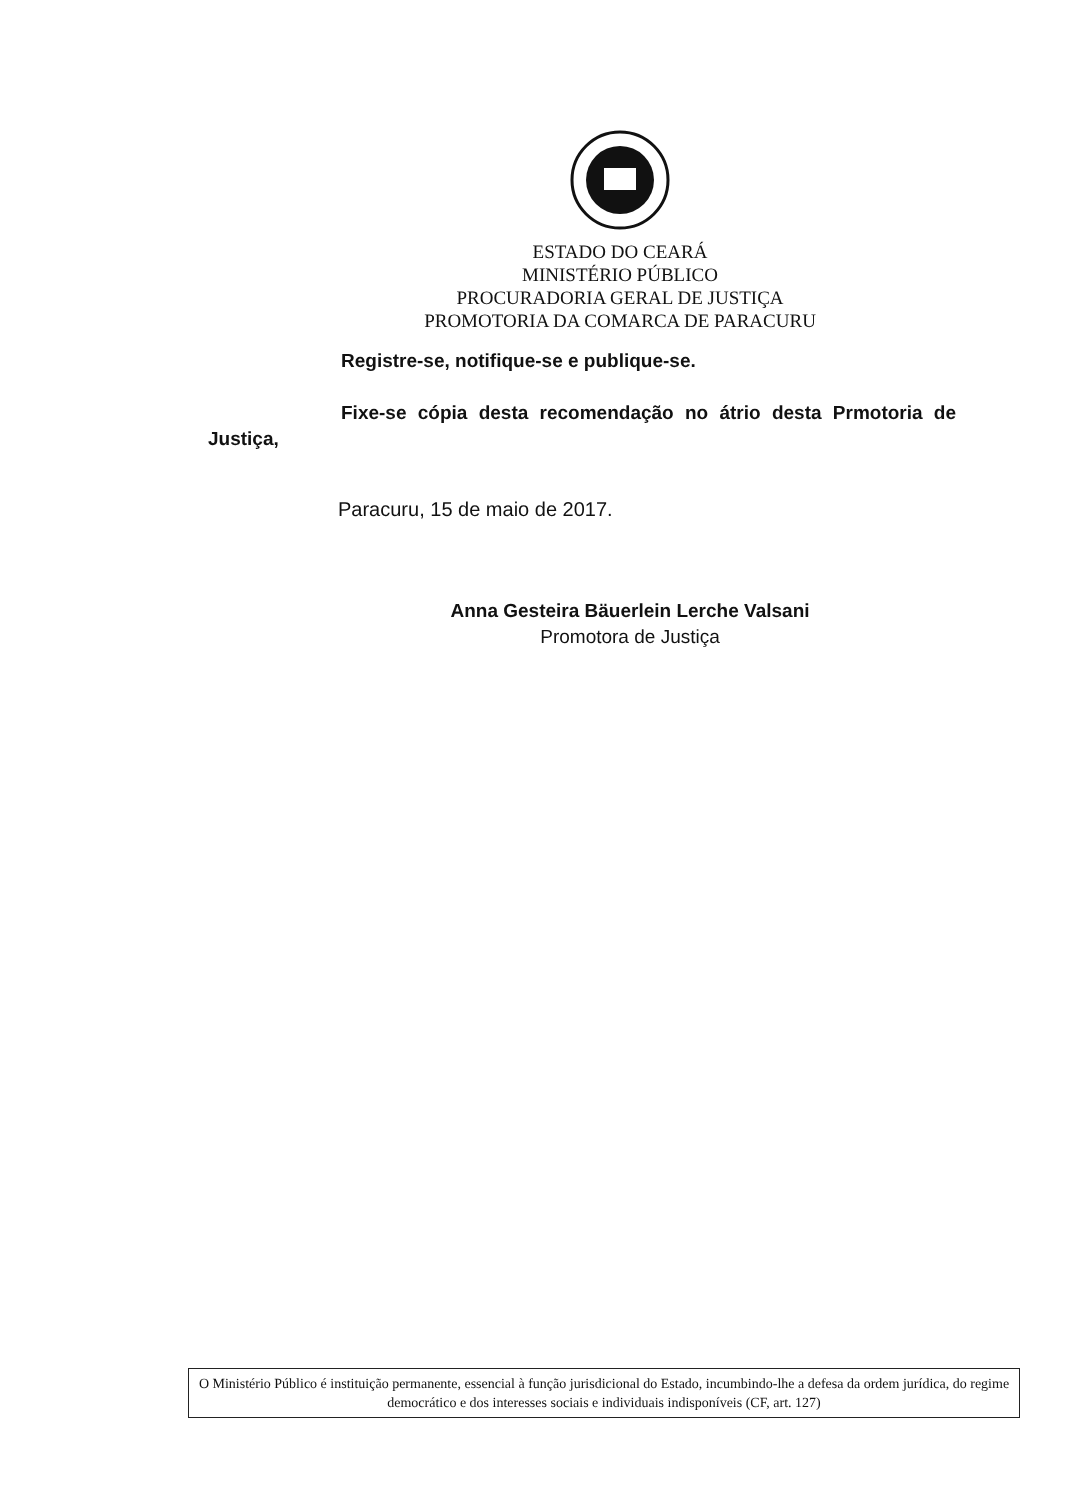ESTADO DO CEARÁ
MINISTÉRIO PÚBLICO
PROCURADORIA GERAL DE JUSTIÇA
PROMOTORIA DA COMARCA DE PARACURU
Registre-se, notifique-se e publique-se.
Fixe-se cópia desta recomendação no átrio desta Prmotoria de Justiça,
Paracuru, 15 de maio de 2017.
Anna Gesteira Bäuerlein Lerche Valsani
Promotora de Justiça
O Ministério Público é instituição permanente, essencial à função jurisdicional do Estado, incumbindo-lhe a defesa da ordem jurídica, do regime democrático e dos interesses sociais e individuais indisponíveis (CF, art. 127)